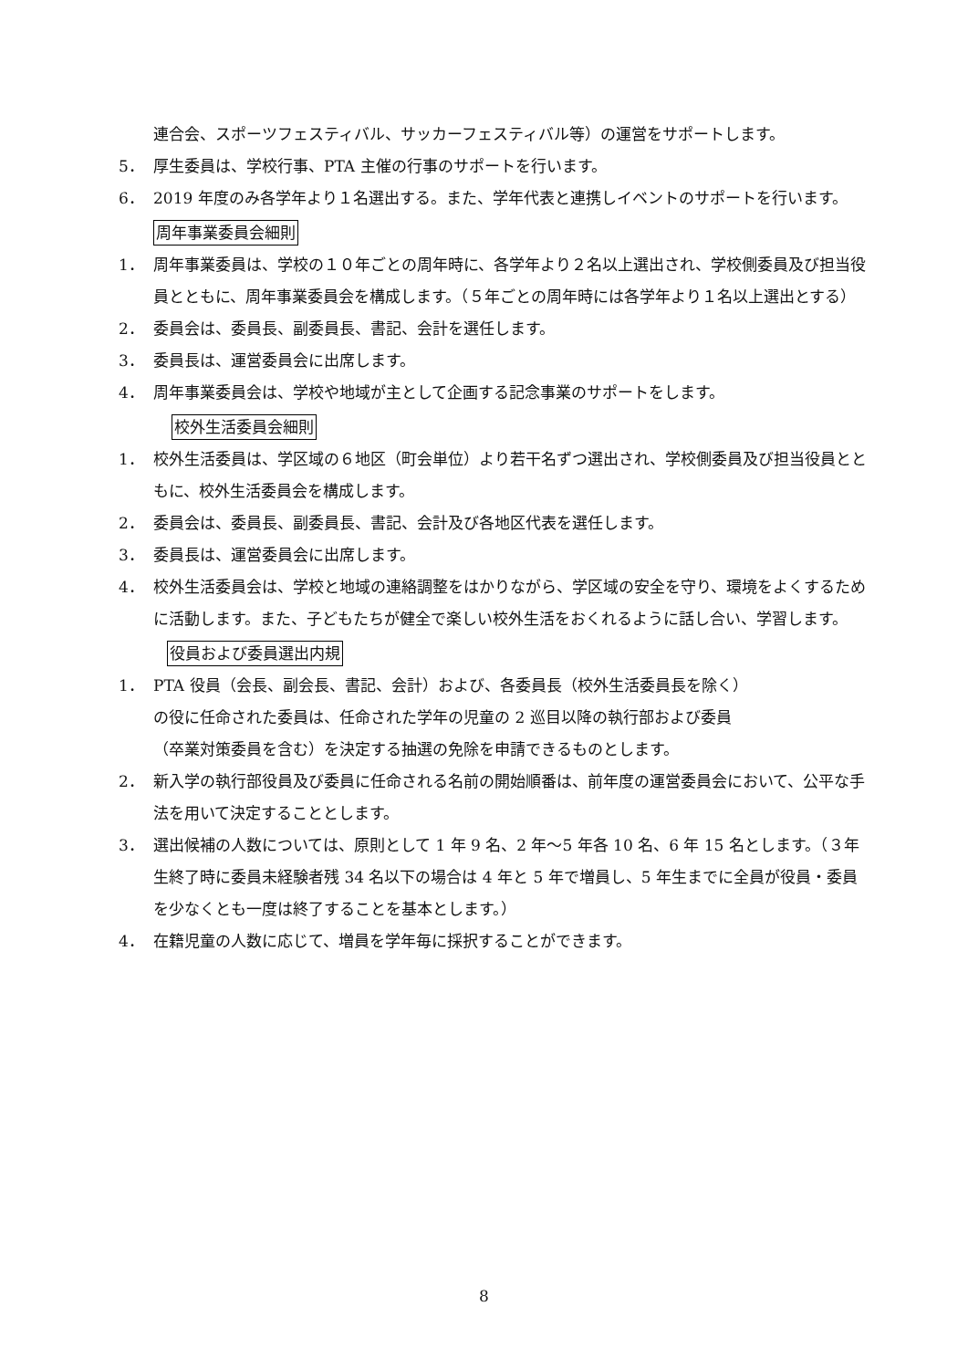連合会、スポーツフェスティバル、サッカーフェスティバル等）の運営をサポートします。
5． 厚生委員は、学校行事、PTA 主催の行事のサポートを行います。
6． 2019 年度のみ各学年より１名選出する。また、学年代表と連携しイベントのサポートを行います。
周年事業委員会細則
1． 周年事業委員は、学校の１０年ごとの周年時に、各学年より２名以上選出され、学校側委員及び担当役員とともに、周年事業委員会を構成します。（５年ごとの周年時には各学年より１名以上選出とする）
2． 委員会は、委員長、副委員長、書記、会計を選任します。
3． 委員長は、運営委員会に出席します。
4． 周年事業委員会は、学校や地域が主として企画する記念事業のサポートをします。
校外生活委員会細則
1． 校外生活委員は、学区域の６地区（町会単位）より若干名ずつ選出され、学校側委員及び担当役員とともに、校外生活委員会を構成します。
2． 委員会は、委員長、副委員長、書記、会計及び各地区代表を選任します。
3． 委員長は、運営委員会に出席します。
4． 校外生活委員会は、学校と地域の連絡調整をはかりながら、学区域の安全を守り、環境をよくするために活動します。また、子どもたちが健全で楽しい校外生活をおくれるように話し合い、学習します。
役員および委員選出内規
1． PTA 役員（会長、副会長、書記、会計）および、各委員長（校外生活委員長を除く）
の役に任命された委員は、任命された学年の児童の 2 巡目以降の執行部および委員
（卒業対策委員を含む）を決定する抽選の免除を申請できるものとします。
2． 新入学の執行部役員及び委員に任命される名前の開始順番は、前年度の運営委員会において、公平な手法を用いて決定することとします。
3． 選出候補の人数については、原則として 1 年 9 名、2 年～5 年各 10 名、6 年 15 名とします。（３年生終了時に委員未経験者残 34 名以下の場合は 4 年と 5 年で増員し、5 年生までに全員が役員・委員を少なくとも一度は終了することを基本とします。）
4． 在籍児童の人数に応じて、増員を学年毎に採択することができます。
8